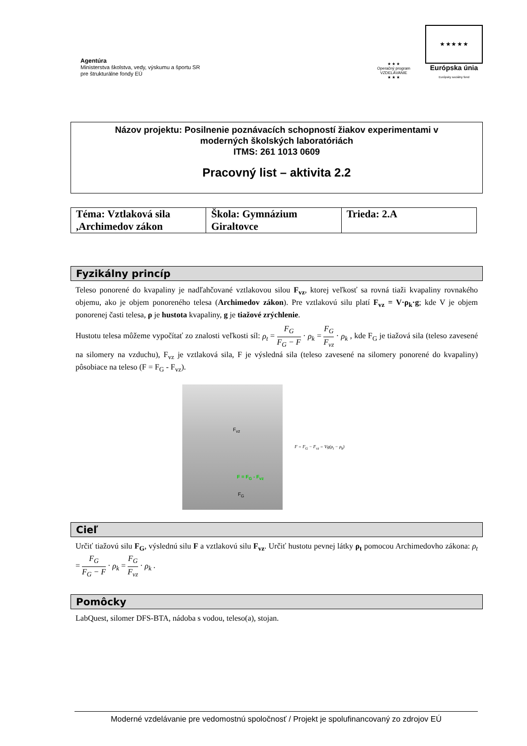Agentúra
Ministerstva školstva, vedy, výskumu a športu SR
pre štrukturálne fondy EÚ
★ ★ ★
Operačný program
VZDELÁVANIE
★ ★ ★
★ ★ ★ ★ ★
Európska únia
Európsky sociálny fond
Názov projektu: Posilnenie poznávacích schopností žiakov experimentami v
moderných školských laboratóriách
ITMS: 261 1013 0609
Pracovný list – aktivita 2.2
| Téma: Vztlaková sila ,Archimedov zákon | Škola: Gymnázium Giraltovce | Trieda: 2.A |
Fyzikálny princíp
Teleso ponorené do kvapaliny je nadľahčované vztlakovou silou F<sub>vz</sub>, ktorej veľkosť sa rovná tiaži kvapaliny rovnakého objemu, ako je objem ponoreného telesa (Archimedov zákon). Pre vztlakovú silu platí F<sub>vz</sub> = V·ρ<sub>k</sub>·g; kde V je objem ponorenej časti telesa, ρ je hustota kvapaliny, g je tiažové zrýchlenie.
Hustotu telesa môžeme vypočítať zo znalosti veľkosti síl: ρ<sub>t</sub> = F<sub>G</sub> F<sub>G</sub> − F · ρ<sub>k</sub> = F<sub>G</sub> F<sub>vz</sub> · ρ<sub>k</sub> , kde F<sub>G</sub> je tiažová sila (teleso zavesené na silomery na vzduchu), F<sub>vz</sub> je vztlaková sila, F je výsledná sila (teleso zavesené na silomery ponorené do kvapaliny) pôsobiace na teleso (F = F<sub>G</sub> - F<sub>vz</sub>).
F<sub>vz</sub>
F = F<sub>G</sub> - F<sub>vz</sub>
F<sub>G</sub>
F = F<sub>G</sub> − F<sub>vz</sub> = Vg(ρ<sub>t</sub> − ρ<sub>k</sub>)
Cieľ
Určiť tiažovú silu F<sub>G</sub>, výslednú silu F a vztlakovú silu F<sub>vz</sub>. Určiť hustotu pevnej látky ρ<sub>t</sub> pomocou Archimedovho zákona: ρ<sub>t</sub> = F<sub>G</sub> F<sub>G</sub> − F · ρ<sub>k</sub> = F<sub>G</sub> F<sub>vz</sub> · ρ<sub>k</sub> .
Pomôcky
LabQuest, silomer DFS-BTA, nádoba s vodou, teleso(a), stojan.
Moderné vzdelávanie pre vedomostnú spoločnosť / Projekt je spolufinancovaný zo zdrojov EÚ